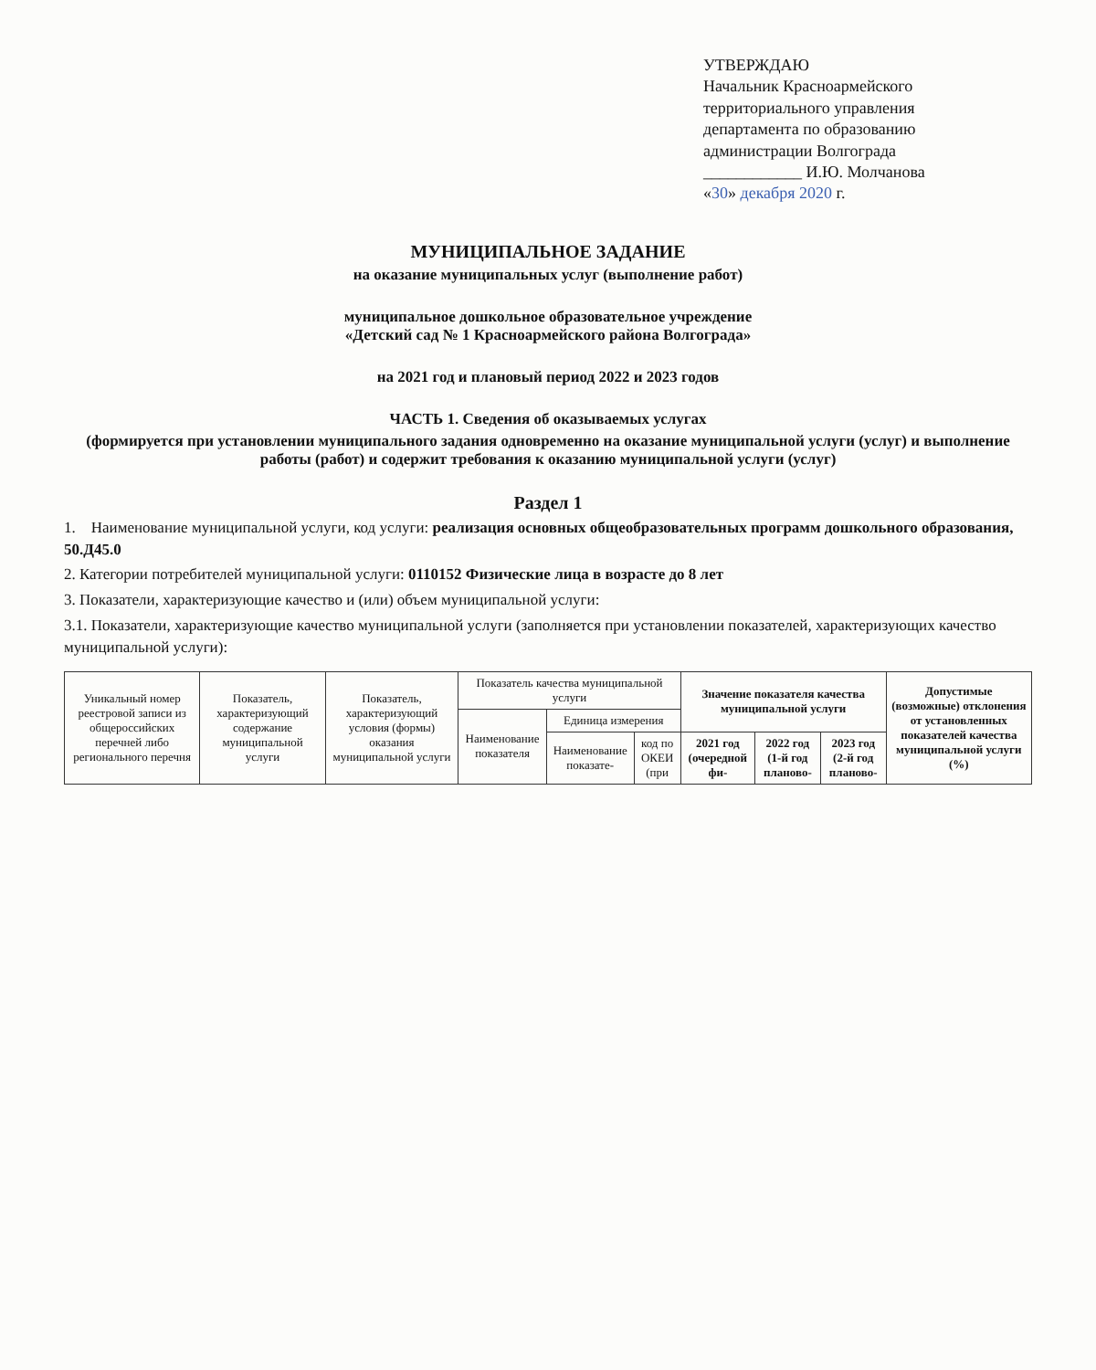УТВЕРЖДАЮ
Начальник Красноармейского
территориального управления
департамента по образованию
администрации Волгограда
____________ И.Ю. Молчанова
«30» декабря 2020 г.
МУНИЦИПАЛЬНОЕ ЗАДАНИЕ
на оказание муниципальных услуг (выполнение работ)
муниципальное дошкольное образовательное учреждение
«Детский сад № 1 Красноармейского района Волгограда»
на 2021 год и плановый период 2022 и 2023 годов
ЧАСТЬ 1. Сведения об оказываемых услугах
(формируется при установлении муниципального задания одновременно на оказание муниципальной услуги (услуг) и выполнение работы (работ) и содержит требования к оказанию муниципальной услуги (услуг)
Раздел 1
1. Наименование муниципальной услуги, код услуги: реализация основных общеобразовательных программ дошкольного образования, 50.Д45.0
2. Категории потребителей муниципальной услуги: 0110152 Физические лица в возрасте до 8 лет
3. Показатели, характеризующие качество и (или) объем муниципальной услуги:
3.1. Показатели, характеризующие качество муниципальной услуги (заполняется при установлении показателей, характеризующих качество муниципальной услуги):
| Уникальный номер реестровой записи из общероссийских перечней либо регионального перечня | Показатель, характеризующий содержание муниципальной услуги | Показатель, характеризующий условия (формы) оказания муниципальной услуги | Показатель качества муниципальной услуги | | | Значение показателя качества муниципальной услуги | | | Допустимые (возможные) отклонения от установленных показателей качества муниципальной услуги (%) |
| --- | --- | --- | --- | --- | --- | --- | --- | --- | --- |
| | | | Наименование показателя | Единица измерения | | | | | |
| | | | | Наименование показате- | код по ОКЕИ (при | 2021 год (очередной фи- | 2022 год (1-й год планово- | 2023 год (2-й год планово- | |